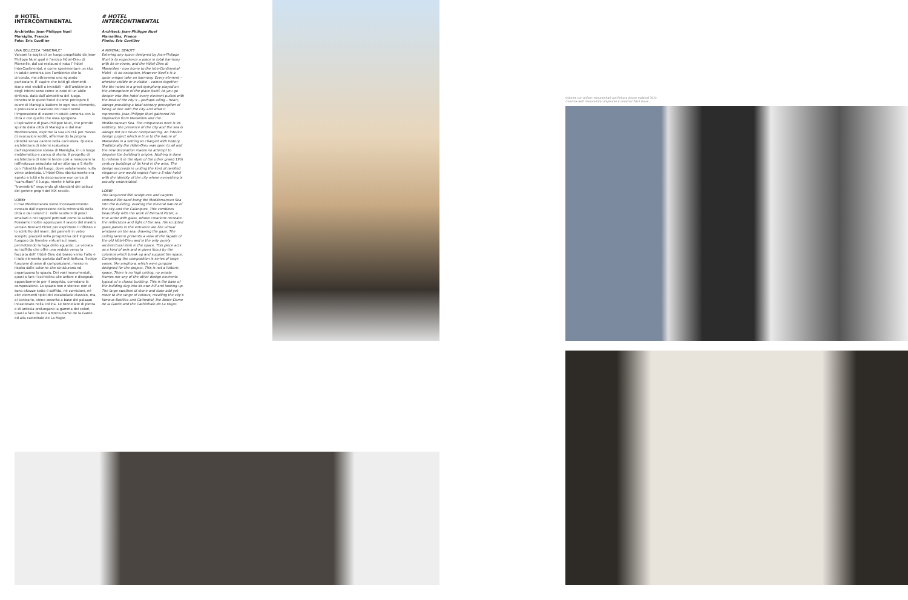# HOTEL INTERCONTINENTAL
Architetto: Jean-Philippe Nuel
Marsiglia, Francia
Foto: Eric Cuvillier
UNA BELLEZZA “MINERALE”
Varcare la soglia di un luogo progettato da Jean-Philippe Nuel qual è l’antico Hôtel-Dieu di Marseille, dal cui restauro è nato l’ hôtel InterContinental, è come sperimentare un sito in totale armonia con l’ambiente che lo circonda, ma attraverso uno sguardo particolare. E’ capire che tutti gli elementi – siano essi visibili o invisibili – dell’ambiente e degli interni sono come le note di un’abile sinfonia, data dall’atmosfera del luogo. Penetrare in quest’hotel è come percepire il cuore di Marsiglia battere in ogni suo elemento, e procurare a ciascuno dei nostri sensi l’impressione di essere in totale armonia con la città e con quello che essa sprigiona. L’ispirazione di Jean-Philippe Nuel, che prende spunto dalla città di Marsiglia e dal mar Mediterraneo, esprime la sua unicità per mezzo di evocazioni sottili, affermando la propria identità senza cadere nella caricatura. Questa architettura di interni scaturisce dall’espressione stessa di Marsiglia, in un luogo emblematico e carico di storia. Il progetto di architettura di interni tende così a mescolare la raffinatezza associata ad un albergo a 5 stelle con l’identità del luogo, dove volutamente nulla viene ostentato. L’Hôtel-Dieu storicamente era aperto a tutti e la decorazione non cerca di “camuffare” il luogo, niente è fatto per “travestirlo” seguendo gli standard dei palazzi del genere propri del XIX secolo.
LOBBY
Il mar Mediterraneo viene incessantemente evocato dall’espressione della mineralità della città e dai calanchi : nelle sculture di pesci smaltati o nei tappeti pettinati come la sabbia. Possiamo inoltre apprezzare il lavoro del mastro vetraio Bernard Pictet per esprimere il riflesso e lo scintillio del mare: dei pannelli in vetro scolpiti, piazzati nella prospettiva dell’ingresso fungono da finestre virtuali sul mare, permettendo la fuga dello sguardo. La vetrata sul soffitto che offre una veduta verso la facciata dell’ Hôtel-Dieu dal basso verso l’alto è il solo elemento portato dall’architettura. Svolge funzione di asse di composizione, messo in risalto dalle colonne che strutturano ed organizzano lo spazio. Dei vasi monumentali, quasi a fare l’occhiolino alle anfore e disegnati appositamente per il progetto, corredano la composizione. Lo spazio non è storico: non ci sono altezze sotto il soffitto, né cornicioni, né altri elementi tipici del vocabolario classico, ma, al contrario, viene assunto a base del palazzo incastonato nella collina. Le tonnellate di pietra e di ardesia prolungano la gamma dei colori, quasi a fare da eco a Notre-Dame de la Garde ed alla cattedrale de La Major.
# HOTEL INTERCONTINENTAL
Architect: Jean-Philippe Nuel
Marseilles, France
Photo: Eric Cuvillier
A MINERAL BEAUTY
Entering any space designed by Jean-Philippe Nuel is to experience a place in total harmony with its environs, and the Hôtel-Dieu di Marseilles - now home to the InterContinental Hotel - is no exception. However Nuel’s is a quite unique take on harmony. Every element – whether visible or invisible – comes together like the notes in a great symphony played on the atmosphere of the place itself. As you go deeper into this hotel every element pulses with the beat of the city’s – perhaps ailing – heart, always providing a total sensory perception of being at one with the city and what it represents. Jean-Philippe Nuel gathered his inspiration from Marseilles and the Mediterranean Sea. The uniqueness here is its subtlety, the presence of the city and the sea is always felt but never overpowering. An interior design project which is true to the nature of Marseilles in a setting so charged with history. Traditionally the Hôtel-Dieu was open to all and the new decoration makes no attempt to disguise the building’s origins. Nothing is done to redress it in the style of the other grand 19th century buildings of its kind in the area. The design succeeds in uniting the kind of rarefied elegance one would expect from a 5-star hotel with the identity of the city where everything is proudly understated.
LOBBY
The lacquered fish sculptures and carpets combed like sand bring the Mediterranean Sea into the building, evoking the mineral nature of the city and the Calanques. This combines beautifully with the work of Bernard Pictet, a true artist with glass, whose creations recreate the reflections and light of the sea. His sculpted glass panels in the entrance are like virtual windows on the sea, drawing the gaze. The ceiling lantern presents a view of the façade of the old Hôtel-Dieu and is the only purely architectural item in the space. This piece acts as a kind of axis and is given focus by the columns which break up and support the space. Completing the composition is series of large vases, like amphora, which were purpose designed for the project. This is not a historic space. There is no high ceiling, no ornate frames nor any of the other design elements typical of a classic building. This is the base of the building dug into its own hill and looking up. The large swathes of stone and slate add yet more to the range of colours, recalling the city’s famous Basilica and Cathedral, the Notre-Dame de la Garde and the Cathèdrale de La Major.
Colonne con anfore monumentali con finitura ottone maistral 7022
Columns with monumental amphorae in maistral 7022 brass